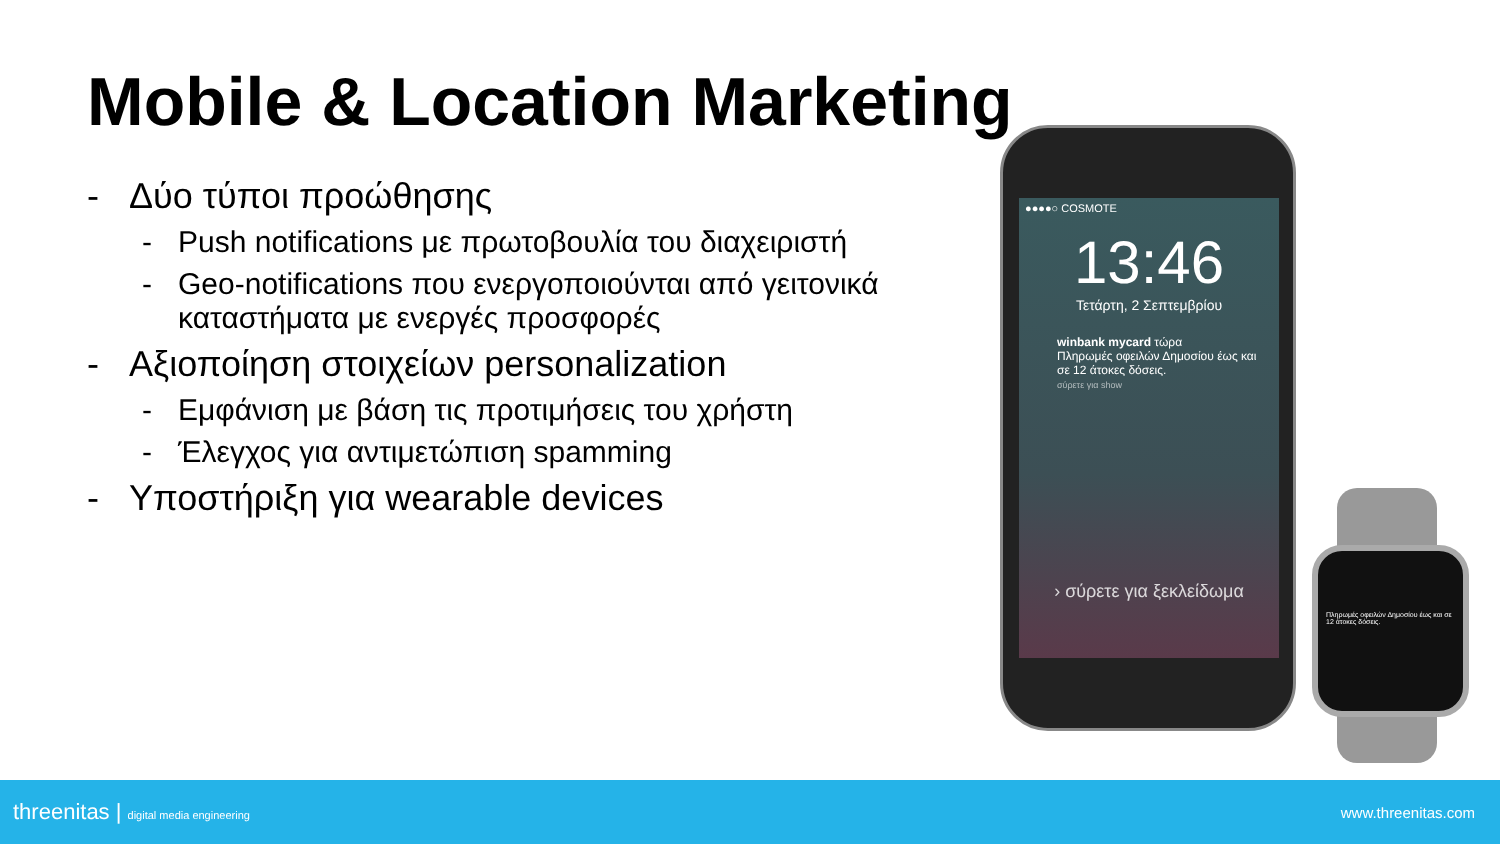Mobile & Location Marketing
- Δύο τύποι προώθησης
- Push notifications με πρωτοβουλία του διαχειριστή
- Geo-notifications που ενεργοποιούνται από γειτονικά καταστήματα με ενεργές προσφορές
- Αξιοποίηση στοιχείων personalization
- Εμφάνιση με βάση τις προτιμήσεις του χρήστη
- Έλεγχος για αντιμετώπιση spamming
- Υποστήριξη για wearable devices
●●●●○ COSMOTE
13:46
Τετάρτη, 2 Σεπτεμβρίου
winbank mycard τώρα
Πληρωμές οφειλών Δημοσίου έως και σε 12 άτοκες δόσεις.
σύρετε για show
› σύρετε για ξεκλείδωμα
Πληρωμές οφειλών Δημοσίου έως και σε 12 άτοκες δόσεις.
threenitas | digital media engineering www.threenitas.com